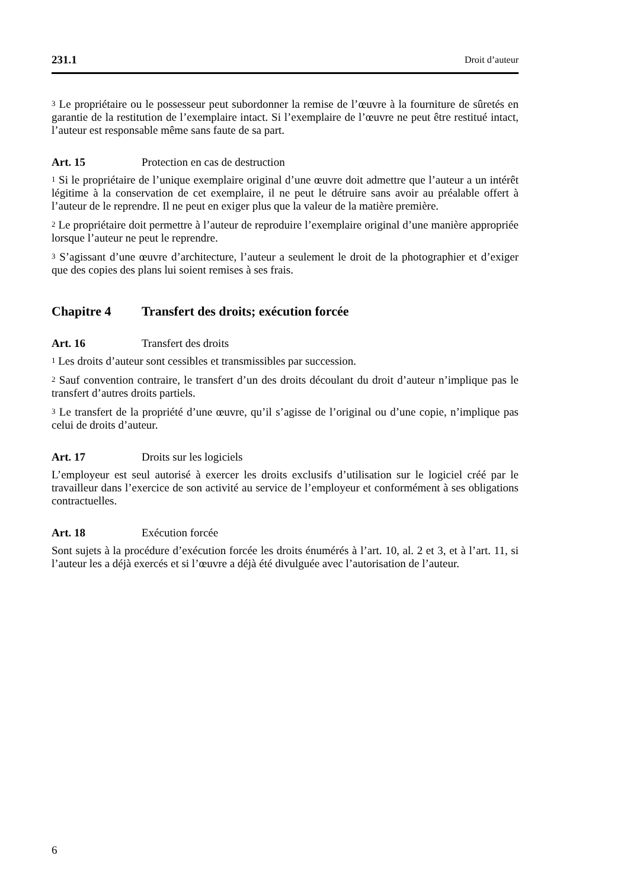231.1 Droit d’auteur
<sup>3</sup> Le propriétaire ou le possesseur peut subordonner la remise de l’œuvre à la fourniture de sûretés en garantie de la restitution de l’exemplaire intact. Si l’exemplaire de l’œuvre ne peut être restitué intact, l’auteur est responsable même sans faute de sa part.
Art. 15 Protection en cas de destruction
<sup>1</sup> Si le propriétaire de l’unique exemplaire original d’une œuvre doit admettre que l’auteur a un intérêt légitime à la conservation de cet exemplaire, il ne peut le détruire sans avoir au préalable offert à l’auteur de le reprendre. Il ne peut en exiger plus que la valeur de la matière première.
<sup>2</sup> Le propriétaire doit permettre à l’auteur de reproduire l’exemplaire original d’une manière appropriée lorsque l’auteur ne peut le reprendre.
<sup>3</sup> S’agissant d’une œuvre d’architecture, l’auteur a seulement le droit de la photographier et d’exiger que des copies des plans lui soient remises à ses frais.
Chapitre 4 Transfert des droits; exécution forcée
Art. 16 Transfert des droits
<sup>1</sup> Les droits d’auteur sont cessibles et transmissibles par succession.
<sup>2</sup> Sauf convention contraire, le transfert d’un des droits découlant du droit d’auteur n’implique pas le transfert d’autres droits partiels.
<sup>3</sup> Le transfert de la propriété d’une œuvre, qu’il s’agisse de l’original ou d’une copie, n’implique pas celui de droits d’auteur.
Art. 17 Droits sur les logiciels
L’employeur est seul autorisé à exercer les droits exclusifs d’utilisation sur le logiciel créé par le travailleur dans l’exercice de son activité au service de l’employeur et conformément à ses obligations contractuelles.
Art. 18 Exécution forcée
Sont sujets à la procédure d’exécution forcée les droits énumérés à l’art. 10, al. 2 et 3, et à l’art. 11, si l’auteur les a déjà exercés et si l’œuvre a déjà été divulguée avec l’autorisation de l’auteur.
6